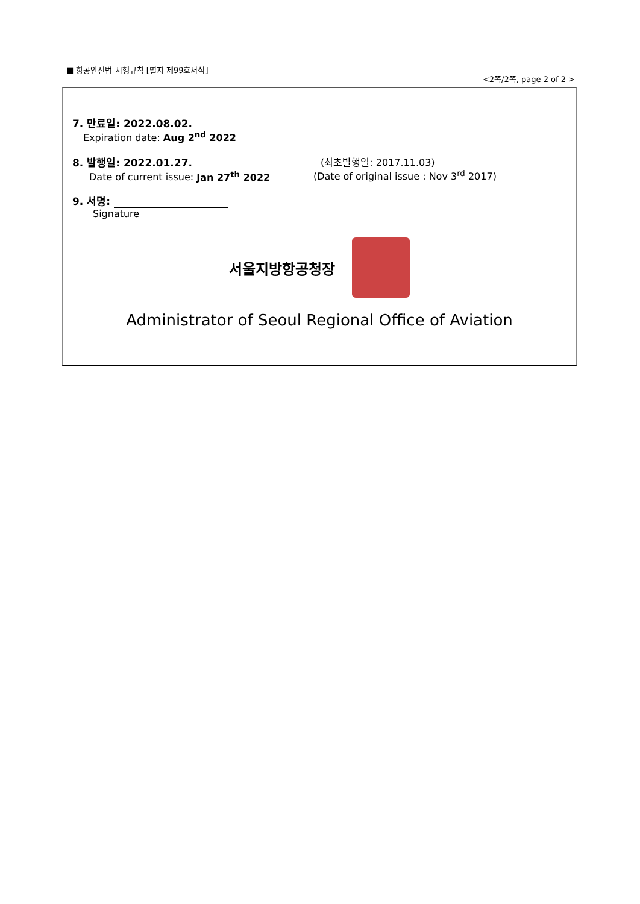■ 항공안전법 시행규칙 [별지 제99호서식]
<2쪽/2쪽, page 2 of 2 >
7. 만료일: 2022.08.02.
Expiration date: Aug 2<sup>nd</sup> 2022
8. 발행일: 2022.01.27.
Date of current issue: Jan 27<sup>th</sup> 2022
(최초발행일: 2017.11.03)
(Date of original issue : Nov 3<sup>rd</sup> 2017)
9. 서명:
Signature
서울지방항공청장
Administrator of Seoul Regional Office of Aviation